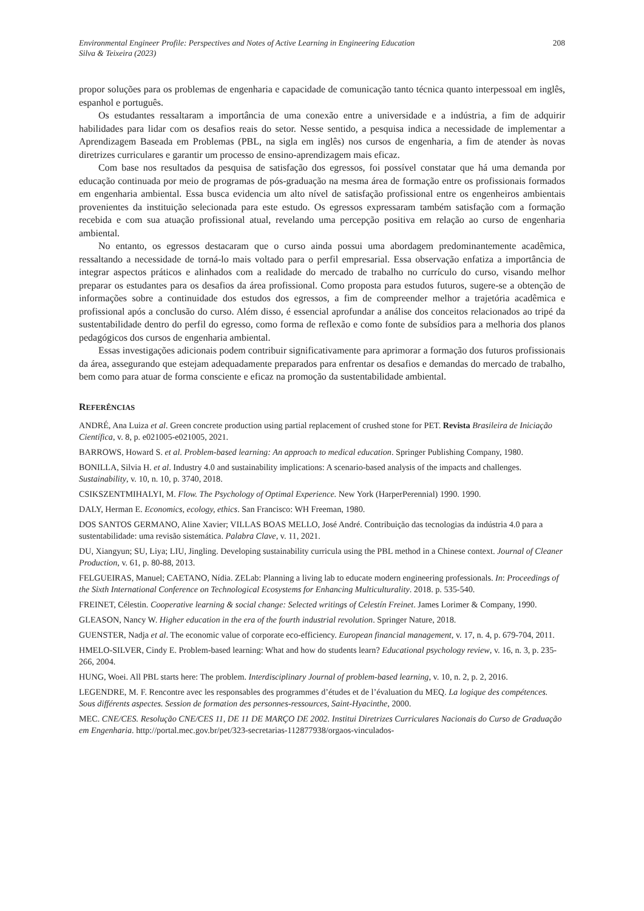Environmental Engineer Profile: Perspectives and Notes of Active Learning in Engineering Education
Silva & Teixeira (2023)
208
propor soluções para os problemas de engenharia e capacidade de comunicação tanto técnica quanto interpessoal em inglês, espanhol e português.
Os estudantes ressaltaram a importância de uma conexão entre a universidade e a indústria, a fim de adquirir habilidades para lidar com os desafios reais do setor. Nesse sentido, a pesquisa indica a necessidade de implementar a Aprendizagem Baseada em Problemas (PBL, na sigla em inglês) nos cursos de engenharia, a fim de atender às novas diretrizes curriculares e garantir um processo de ensino-aprendizagem mais eficaz.
Com base nos resultados da pesquisa de satisfação dos egressos, foi possível constatar que há uma demanda por educação continuada por meio de programas de pós-graduação na mesma área de formação entre os profissionais formados em engenharia ambiental. Essa busca evidencia um alto nível de satisfação profissional entre os engenheiros ambientais provenientes da instituição selecionada para este estudo. Os egressos expressaram também satisfação com a formação recebida e com sua atuação profissional atual, revelando uma percepção positiva em relação ao curso de engenharia ambiental.
No entanto, os egressos destacaram que o curso ainda possui uma abordagem predominantemente acadêmica, ressaltando a necessidade de torná-lo mais voltado para o perfil empresarial. Essa observação enfatiza a importância de integrar aspectos práticos e alinhados com a realidade do mercado de trabalho no currículo do curso, visando melhor preparar os estudantes para os desafios da área profissional. Como proposta para estudos futuros, sugere-se a obtenção de informações sobre a continuidade dos estudos dos egressos, a fim de compreender melhor a trajetória acadêmica e profissional após a conclusão do curso. Além disso, é essencial aprofundar a análise dos conceitos relacionados ao tripé da sustentabilidade dentro do perfil do egresso, como forma de reflexão e como fonte de subsídios para a melhoria dos planos pedagógicos dos cursos de engenharia ambiental.
Essas investigações adicionais podem contribuir significativamente para aprimorar a formação dos futuros profissionais da área, assegurando que estejam adequadamente preparados para enfrentar os desafios e demandas do mercado de trabalho, bem como para atuar de forma consciente e eficaz na promoção da sustentabilidade ambiental.
REFERÊNCIAS
ANDRÉ, Ana Luiza et al. Green concrete production using partial replacement of crushed stone for PET. Revista Brasileira de Iniciação Científica, v. 8, p. e021005-e021005, 2021.
BARROWS, Howard S. et al. Problem-based learning: An approach to medical education. Springer Publishing Company, 1980.
BONILLA, Silvia H. et al. Industry 4.0 and sustainability implications: A scenario-based analysis of the impacts and challenges. Sustainability, v. 10, n. 10, p. 3740, 2018.
CSIKSZENTMIHALYI, M. Flow. The Psychology of Optimal Experience. New York (HarperPerennial) 1990. 1990.
DALY, Herman E. Economics, ecology, ethics. San Francisco: WH Freeman, 1980.
DOS SANTOS GERMANO, Aline Xavier; VILLAS BOAS MELLO, José André. Contribuição das tecnologias da indústria 4.0 para a sustentabilidade: uma revisão sistemática. Palabra Clave, v. 11, 2021.
DU, Xiangyun; SU, Liya; LIU, Jingling. Developing sustainability curricula using the PBL method in a Chinese context. Journal of Cleaner Production, v. 61, p. 80-88, 2013.
FELGUEIRAS, Manuel; CAETANO, Nídia. ZELab: Planning a living lab to educate modern engineering professionals. In: Proceedings of the Sixth International Conference on Technological Ecosystems for Enhancing Multiculturality. 2018. p. 535-540.
FREINET, Célestin. Cooperative learning & social change: Selected writings of Celestín Freinet. James Lorimer & Company, 1990.
GLEASON, Nancy W. Higher education in the era of the fourth industrial revolution. Springer Nature, 2018.
GUENSTER, Nadja et al. The economic value of corporate eco-efficiency. European financial management, v. 17, n. 4, p. 679-704, 2011.
HMELO-SILVER, Cindy E. Problem-based learning: What and how do students learn? Educational psychology review, v. 16, n. 3, p. 235-266, 2004.
HUNG, Woei. All PBL starts here: The problem. Interdisciplinary Journal of problem-based learning, v. 10, n. 2, p. 2, 2016.
LEGENDRE, M. F. Rencontre avec les responsables des programmes d’études et de l’évaluation du MEQ. La logique des compétences. Sous différents aspectes. Session de formation des personnes-ressources, Saint-Hyacinthe, 2000.
MEC. CNE/CES. Resolução CNE/CES 11, DE 11 DE MARÇO DE 2002. Institui Diretrizes Curriculares Nacionais do Curso de Graduação em Engenharia. http://portal.mec.gov.br/pet/323-secretarias-112877938/orgaos-vinculados-